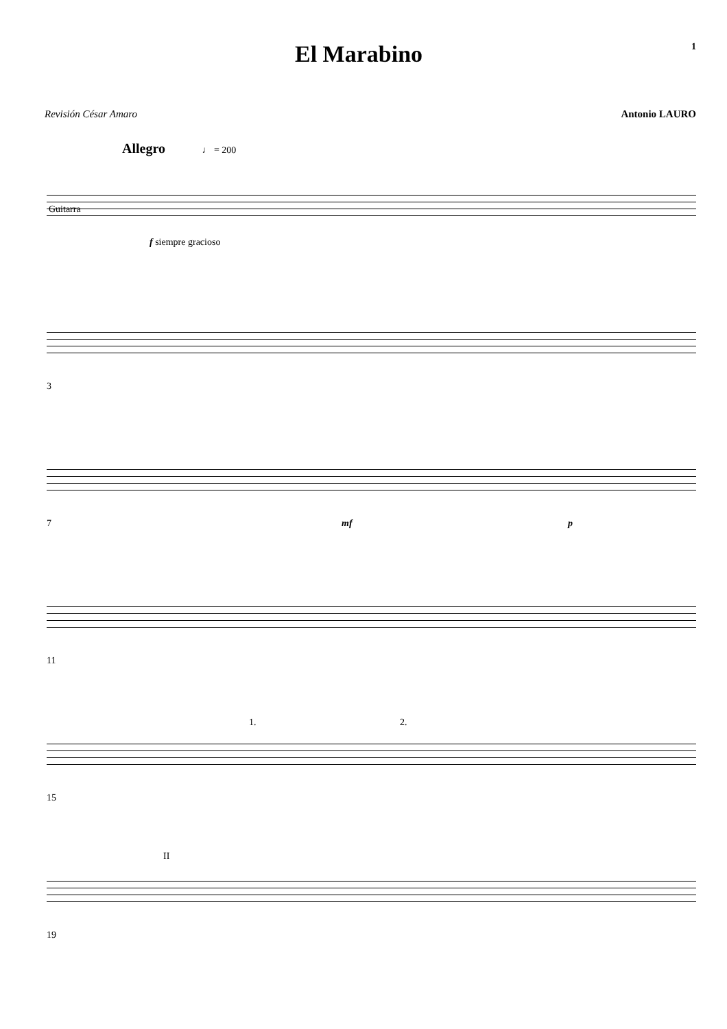El Marabino
1
Revisión César Amaro Antonio LAURO
Allegro ♩ = 200
Guitarra
f siempre gracioso
3
7 mf p
11
15
1. 2.
19
II